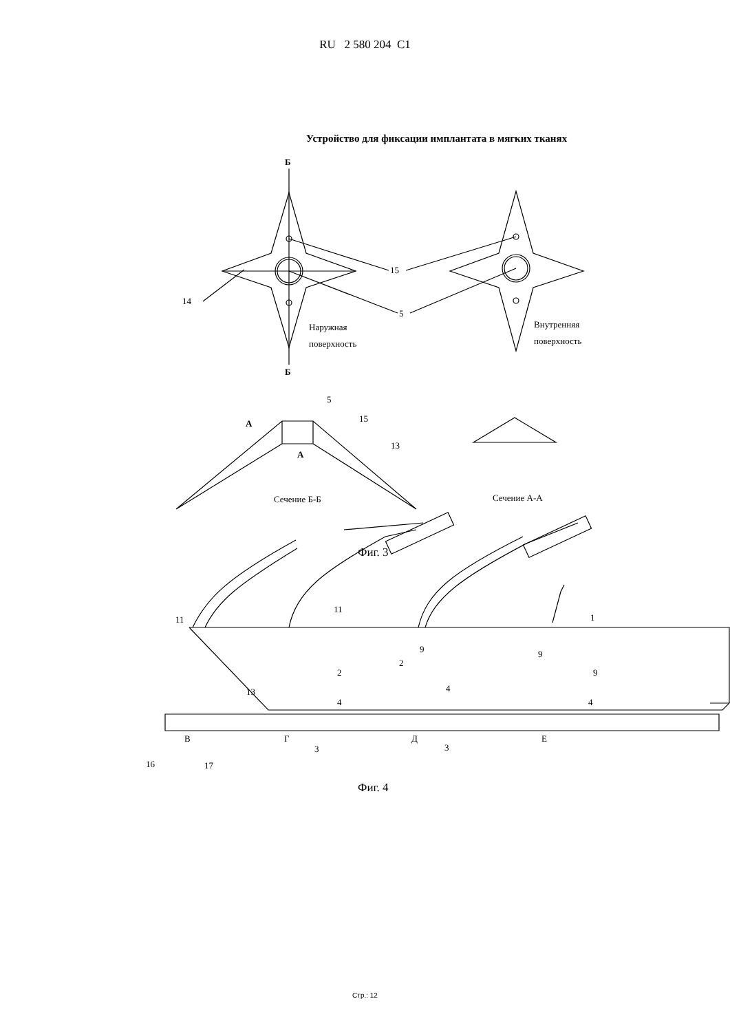RU 2 580 204 C1
Устройство для фиксации имплантата в мягких тканях
Б
Б
15
14
5
Наружная
поверхность
Внутренняя
поверхность
5
А
А
15
13
Сечение Б-Б
Сечение А-А
Фиг. 3
11
11
1
9
9
9
2
2
13
4
4
4
В
Г
Д
Е
3
3
16
17
Фиг. 4
Стр.: 12